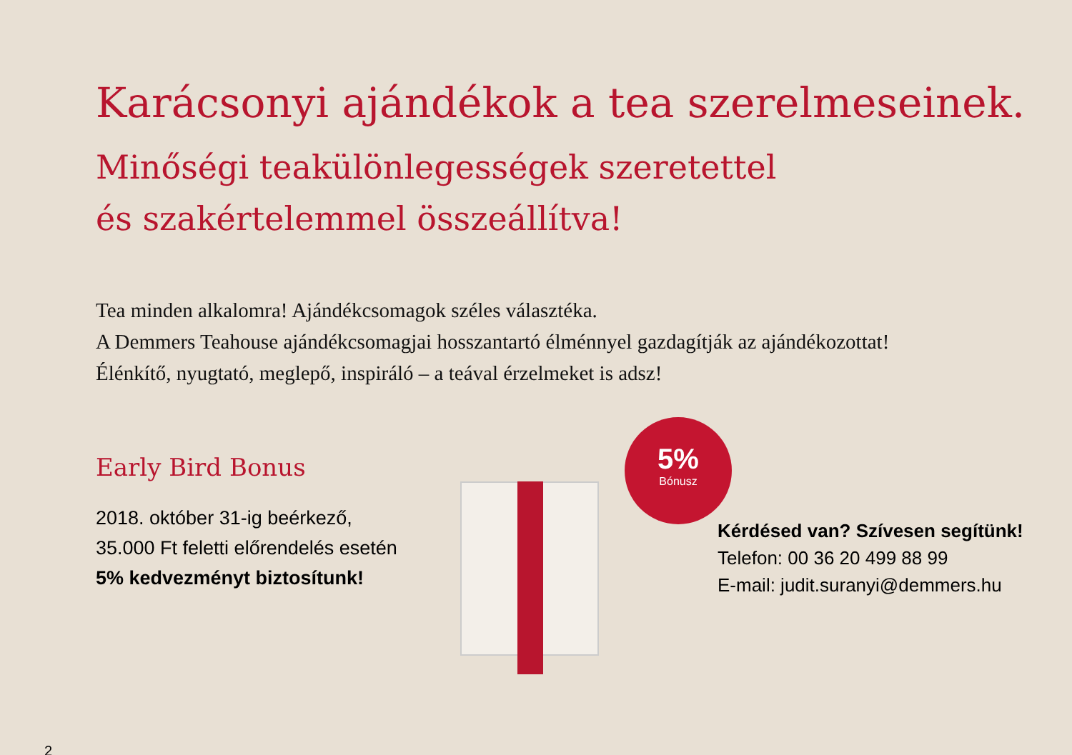Karácsonyi ajándékok a tea szerelmeseinek.
Minőségi teakülönlegességek szeretettel
és szakértelemmel összeállítva!
Tea minden alkalomra! Ajándékcsomagok széles választéka.
A Demmers Teahouse ajándékcsomagjai hosszantartó élménnyel gazdagítják az ajándékozottat!
Élénkítő, nyugtató, meglepő, inspiráló – a teával érzelmeket is adsz!
Early Bird Bonus
2018. október 31-ig beérkező,
35.000 Ft feletti előrendelés esetén
5% kedvezményt biztosítunk!
5%
Bónusz
Kérdésed van? Szívesen segítünk!
Telefon: 00 36 20 499 88 99
E-mail: judit.suranyi@demmers.hu
2